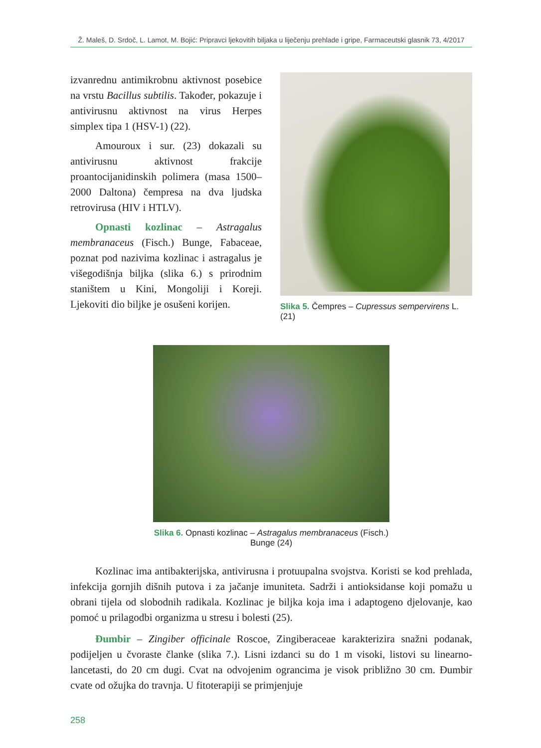Ž. Maleš, D. Srdoč, L. Lamot, M. Bojić: Pripravci ljekovitih biljaka u liječenju prehlade i gripe, Farmaceutski glasnik 73, 4/2017
izvanrednu antimikrobnu aktivnost posebice na vrstu Bacillus subtilis. Također, pokazuje i antivirusnu aktivnost na virus Herpes simplex tipa 1 (HSV-1) (22).
Amouroux i sur. (23) dokazali su antivirusnu aktivnost frakcije proantocijanidinskih polimera (masa 1500–2000 Daltona) čempresa na dva ljudska retrovirusa (HIV i HTLV).
Opnasti kozlinac – Astragalus membranaceus (Fisch.) Bunge, Fabaceae, poznat pod nazivima kozlinac i astragalus je višegodišnja biljka (slika 6.) s prirodnim staništem u Kini, Mongoliji i Koreji. Ljekoviti dio biljke je osušeni korijen.
Slika 5. Čempres – Cupressus sempervirens L. (21)
Slika 6. Opnasti kozlinac – Astragalus membranaceus (Fisch.) Bunge (24)
Kozlinac ima antibakterijska, antivirusna i protuupalna svojstva. Koristi se kod prehlada, infekcija gornjih dišnih putova i za jačanje imuniteta. Sadrži i antioksidanse koji pomažu u obrani tijela od slobodnih radikala. Kozlinac je biljka koja ima i adaptogeno djelovanje, kao pomoć u prilagodbi organizma u stresu i bolesti (25).
Đumbir – Zingiber officinale Roscoe, Zingiberaceae karakterizira snažni podanak, podijeljen u čvoraste članke (slika 7.). Lisni izdanci su do 1 m visoki, listovi su linearno-lancetasti, do 20 cm dugi. Cvat na odvojenim ograncima je visok približno 30 cm. Đumbir cvate od ožujka do travnja. U fitoterapiji se primjenjuje
258